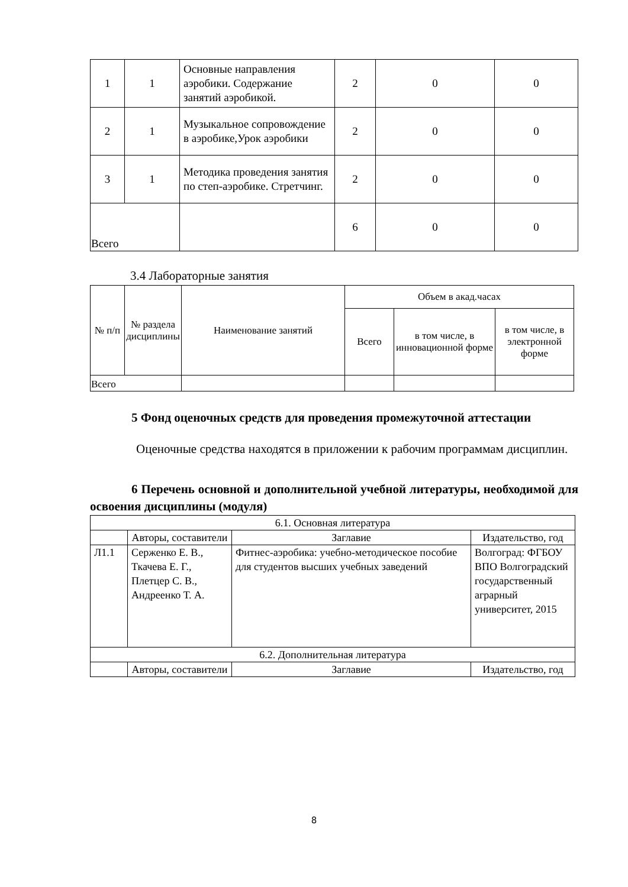| 1 | 1 | Основные направления аэробики. Содержание занятий аэробикой. | 2 | 0 | 0 |
| 2 | 1 | Музыкальное сопровождение в аэробике,Урок аэробики | 2 | 0 | 0 |
| 3 | 1 | Методика проведения занятия по степ-аэробике. Стретчинг. | 2 | 0 | 0 |
| Всего | | | 6 | 0 | 0 |
3.4 Лабораторные занятия
| № п/п | № раздела дисциплины | Наименование занятий | Объем в акад.часах | | |
| --- | --- | --- | --- | --- | --- |
| | | | Всего | в том числе, в инновационной форме | в том числе, в электронной форме |
| Всего | | | | | |
5 Фонд оценочных средств для проведения промежуточной аттестации
Оценочные средства находятся в приложении к рабочим программам дисциплин.
6 Перечень основной и дополнительной учебной литературы, необходимой для освоения дисциплины (модуля)
| 6.1. Основная литература | | | |
| | Авторы, составители | Заглавие | Издательство, год |
| Л1.1 | Серженко Е. В., Ткачева Е. Г., Плетцер С. В., Андреенко Т. А. | Фитнес-аэробика: учебно-методическое пособие для студентов высших учебных заведений | Волгоград: ФГБОУ ВПО Волгоградский государственный аграрный университет, 2015 |
| 6.2. Дополнительная литература | | | |
| | Авторы, составители | Заглавие | Издательство, год |
8